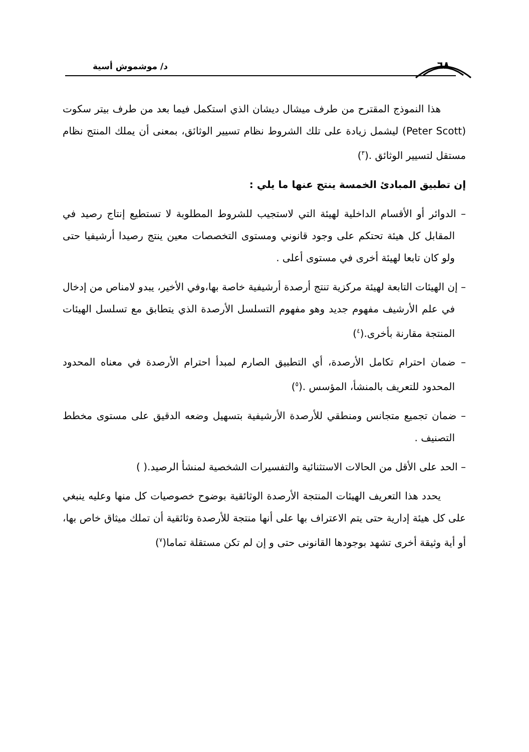٦٨ د/ موشموش أسية
هذا النموذج المقترح من طرف ميشال ديشان الذي استكمل فيما بعد من طرف بيتر سكوت (Peter Scott) ليشمل زيادة على تلك الشروط نظام تسيير الوثائق، بمعنى أن يملك المنتج نظام مستقل لتسيير الوثائق .(<sup>٣</sup>)
إن تطبيق المبادئ الخمسة ينتج عنها ما يلي :
– الدوائر أو الأقسام الداخلية لهيئة التي لاستجيب للشروط المطلوبة لا تستطيع إنتاج رصيد في المقابل كل هيئة تحتكم على وجود قانوني ومستوى التخصصات معين ينتج رصيدا أرشيفيا حتى ولو كان تابعا لهيئة أخرى في مستوى أعلى .
– إن الهيئات التابعة لهيئة مركزية تنتج أرصدة أرشيفية خاصة بها،وفي الأخير، يبدو لامناص من إدخال في علم الأرشيف مفهوم جديد وهو مفهوم التسلسل الأرصدة الذي يتطابق مع تسلسل الهيئات المنتجة مقارنة بأخرى.(<sup>٤</sup>)
– ضمان احترام تكامل الأرصدة، أي التطبيق الصارم لمبدأ احترام الأرصدة في معناه المحدود المحدود للتعريف بالمنشأ، المؤسس .(<sup>٥</sup>)
– ضمان تجميع متجانس ومنطقي للأرصدة الأرشيفية بتسهيل وضعه الدقيق على مستوى مخطط التصنيف .
– الحد على الأقل من الحالات الاستثنائية والتفسيرات الشخصية لمنشأ الرصيد.( )
يحدد هذا التعريف الهيئات المنتجة الأرصدة الوثائقية بوضوح خصوصيات كل منها وعليه ينبغي على كل هيئة إدارية حتى يتم الاعتراف بها على أنها منتجة للأرصدة وثائقية أن تملك ميثاق خاص بها، أو أية وثيقة أخرى تشهد بوجودها القانونى حتى و إن لم تكن مستقلة تماما(<sup>٧</sup>)